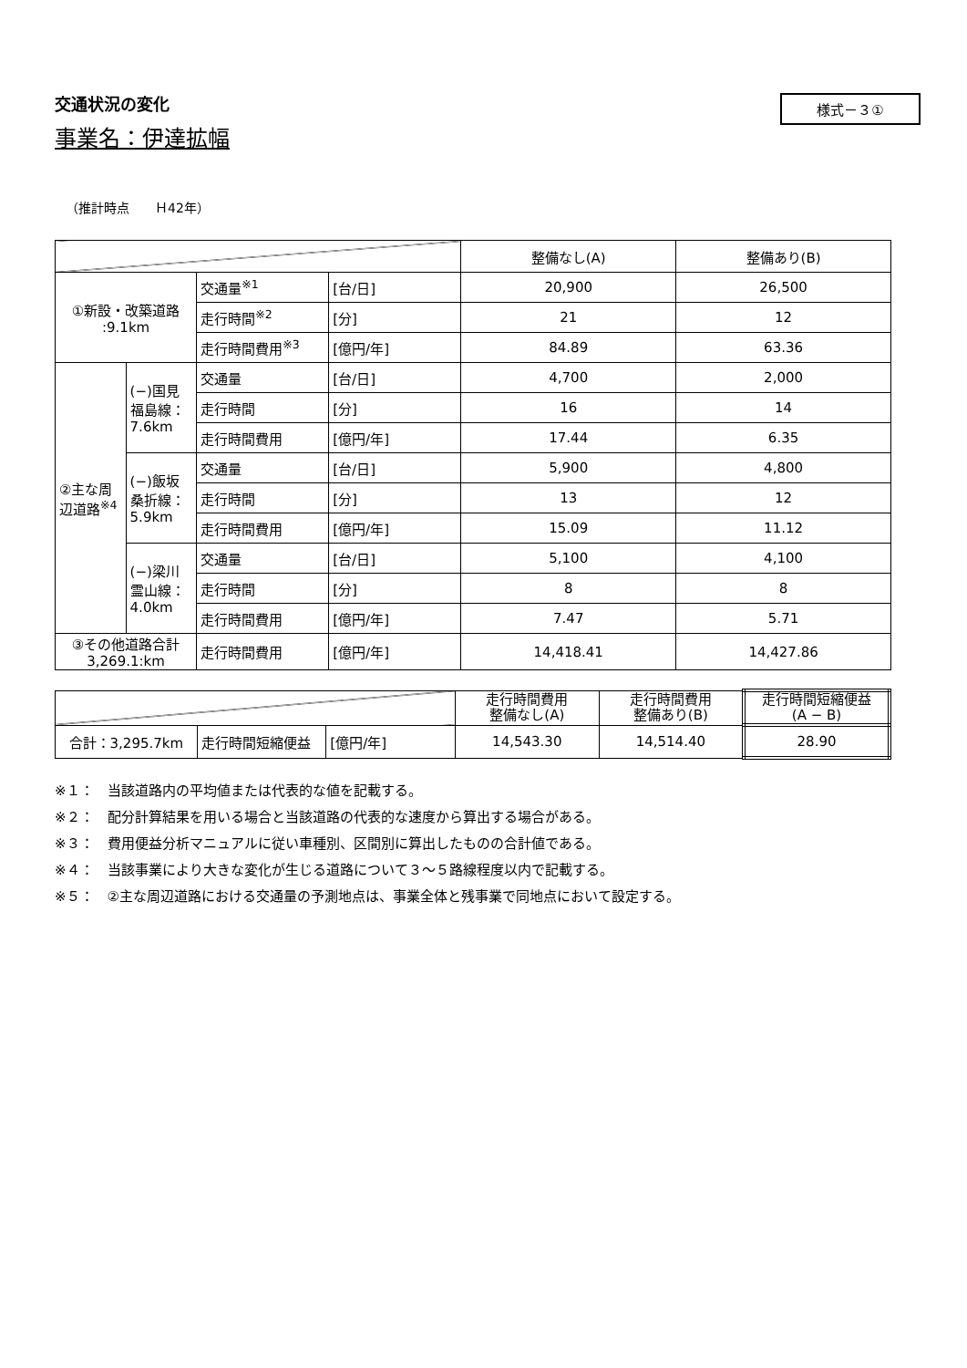交通状況の変化
様式－３①
事業名：伊達拡幅
（推計時点　　Ｈ42年）
| | | | | 整備なし(A) | 整備あり(B) |
| --- | --- | --- | --- | --- | --- |
| ①新設・改築道路 :9.1km | | 交通量<sup>※1</sup> | [台/日] | 20,900 | 26,500 |
| | | 走行時間<sup>※2</sup> | [分] | 21 | 12 |
| | | 走行時間費用<sup>※3</sup> | [億円/年] | 84.89 | 63.36 |
| ②主な周辺道路<sup>※4</sup> | (−)国見福島線：7.6km | 交通量 | [台/日] | 4,700 | 2,000 |
| | | 走行時間 | [分] | 16 | 14 |
| | | 走行時間費用 | [億円/年] | 17.44 | 6.35 |
| | (−)飯坂桑折線：5.9km | 交通量 | [台/日] | 5,900 | 4,800 |
| | | 走行時間 | [分] | 13 | 12 |
| | | 走行時間費用 | [億円/年] | 15.09 | 11.12 |
| | (−)梁川霊山線：4.0km | 交通量 | [台/日] | 5,100 | 4,100 |
| | | 走行時間 | [分] | 8 | 8 |
| | | 走行時間費用 | [億円/年] | 7.47 | 5.71 |
| ③その他道路合計 3,269.1:km | | 走行時間費用 | [億円/年] | 14,418.41 | 14,427.86 |
| | | | 走行時間費用 整備なし(A) | 走行時間費用 整備あり(B) | 走行時間短縮便益 (A − B) |
| --- | --- | --- | --- | --- | --- |
| 合計：3,295.7km | 走行時間短縮便益 | [億円/年] | 14,543.30 | 14,514.40 | 28.90 |
※１：　当該道路内の平均値または代表的な値を記載する。
※２：　配分計算結果を用いる場合と当該道路の代表的な速度から算出する場合がある。
※３：　費用便益分析マニュアルに従い車種別、区間別に算出したものの合計値である。
※４：　当該事業により大きな変化が生じる道路について３～５路線程度以内で記載する。
※５：　②主な周辺道路における交通量の予測地点は、事業全体と残事業で同地点において設定する。